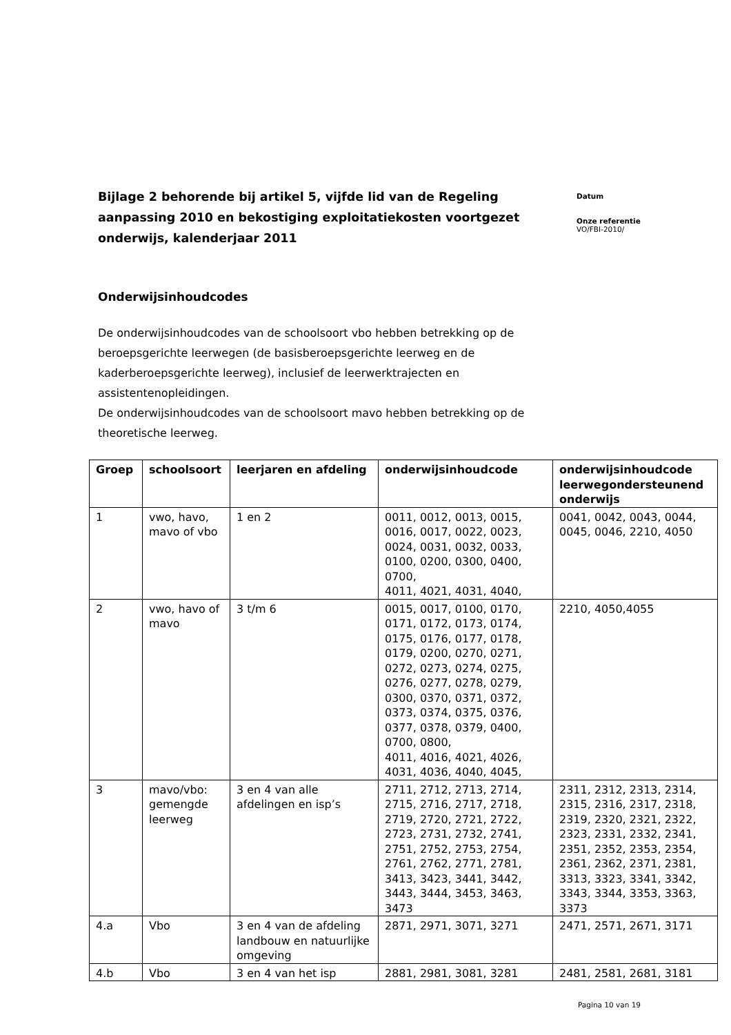Bijlage 2 behorende bij artikel 5, vijfde lid van de Regeling aanpassing 2010 en bekostiging exploitatiekosten voortgezet onderwijs, kalenderjaar 2011
Datum
Onze referentie
VO/FBI-2010/
Onderwijsinhoudcodes
De onderwijsinhoudcodes van de schoolsoort vbo hebben betrekking op de beroepsgerichte leerwegen (de basisberoepsgerichte leerweg en de kaderberoepsgerichte leerweg), inclusief de leerwerktrajecten en assistentenopleidingen.
De onderwijsinhoudcodes van de schoolsoort mavo hebben betrekking op de theoretische leerweg.
| Groep | schoolsoort | leerjaren en afdeling | onderwijsinhoudcode | onderwijsinhoudcode leerwegondersteunend onderwijs |
| --- | --- | --- | --- | --- |
| 1 | vwo, havo, mavo of vbo | 1 en 2 | 0011, 0012, 0013, 0015, 0016, 0017, 0022, 0023, 0024, 0031, 0032, 0033, 0100, 0200, 0300, 0400, 0700, 4011, 4021, 4031, 4040, | 0041, 0042, 0043, 0044, 0045, 0046, 2210, 4050 |
| 2 | vwo, havo of mavo | 3 t/m 6 | 0015, 0017, 0100, 0170, 0171, 0172, 0173, 0174, 0175, 0176, 0177, 0178, 0179, 0200, 0270, 0271, 0272, 0273, 0274, 0275, 0276, 0277, 0278, 0279, 0300, 0370, 0371, 0372, 0373, 0374, 0375, 0376, 0377, 0378, 0379, 0400, 0700, 0800, 4011, 4016, 4021, 4026, 4031, 4036, 4040, 4045, | 2210, 4050,4055 |
| 3 | mavo/vbo: gemengde leerweg | 3 en 4 van alle afdelingen en isp’s | 2711, 2712, 2713, 2714, 2715, 2716, 2717, 2718, 2719, 2720, 2721, 2722, 2723, 2731, 2732, 2741, 2751, 2752, 2753, 2754, 2761, 2762, 2771, 2781, 3413, 3423, 3441, 3442, 3443, 3444, 3453, 3463, 3473 | 2311, 2312, 2313, 2314, 2315, 2316, 2317, 2318, 2319, 2320, 2321, 2322, 2323, 2331, 2332, 2341, 2351, 2352, 2353, 2354, 2361, 2362, 2371, 2381, 3313, 3323, 3341, 3342, 3343, 3344, 3353, 3363, 3373 |
| 4.a | Vbo | 3 en 4 van de afdeling landbouw en natuurlijke omgeving | 2871, 2971, 3071, 3271 | 2471, 2571, 2671, 3171 |
| 4.b | Vbo | 3 en 4 van het isp | 2881, 2981, 3081, 3281 | 2481, 2581, 2681, 3181 |
Pagina 10 van 19